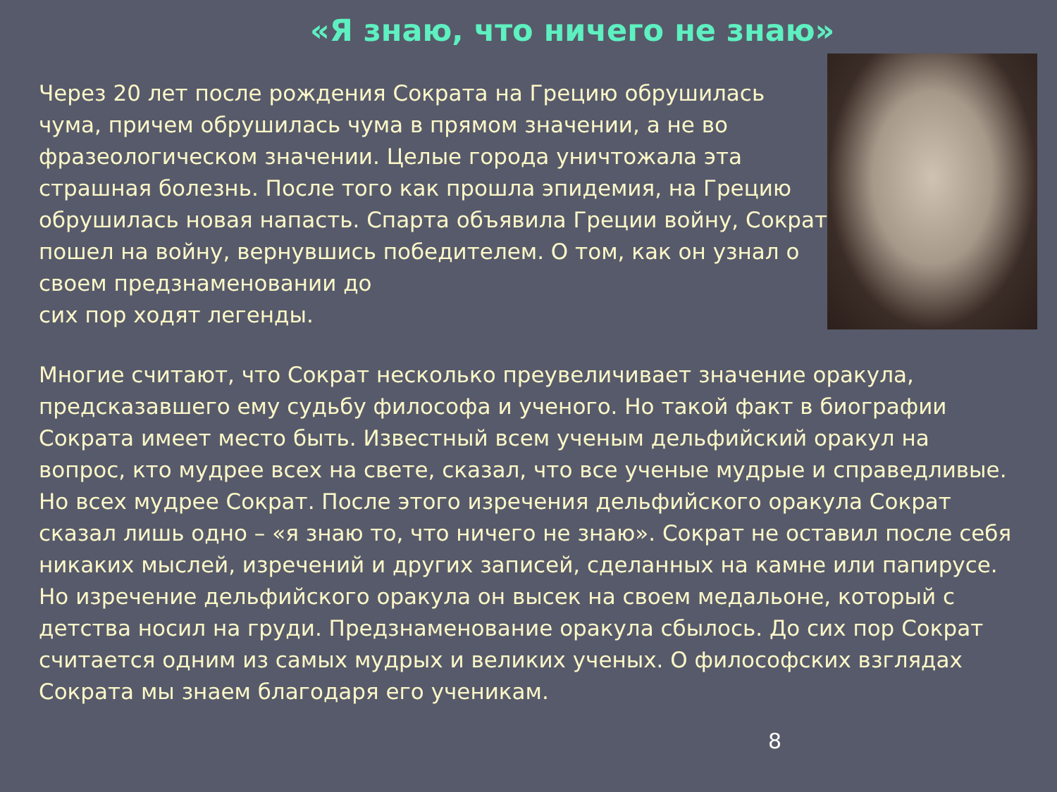«Я знаю, что ничего не знаю»
Через 20 лет после рождения Сократа на Грецию обрушилась чума, причем обрушилась чума в прямом значении, а не во фразеологическом значении. Целые города уничтожала эта страшная болезнь. После того как прошла эпидемия, на Грецию обрушилась новая напасть. Спарта объявила Греции войну, Сократ пошел на войну, вернувшись победителем. О том, как он узнал о своем предзнаменовании до
сих пор ходят легенды.
Многие считают, что Сократ несколько преувеличивает значение оракула, предсказавшего ему судьбу философа и ученого. Но такой факт в биографии Сократа имеет место быть. Известный всем ученым дельфийский оракул на вопрос, кто мудрее всех на свете, сказал, что все ученые мудрые и справедливые. Но всех мудрее Сократ. После этого изречения дельфийского оракула Сократ сказал лишь одно – «я знаю то, что ничего не знаю». Сократ не оставил после себя никаких мыслей, изречений и других записей, сделанных на камне или папирусе. Но изречение дельфийского оракула он высек на своем медальоне, который с детства носил на груди. Предзнаменование оракула сбылось. До сих пор Сократ считается одним из самых мудрых и великих ученых. О философских взглядах Сократа мы знаем благодаря его ученикам.
8